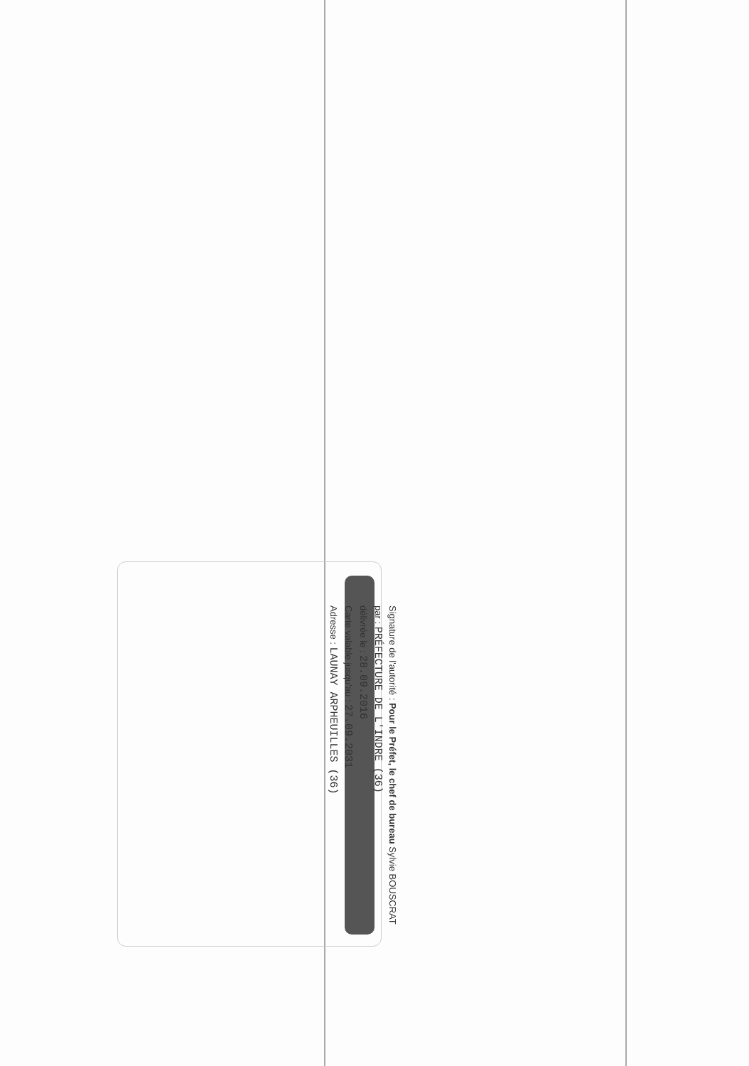Signature de l'autorité : Pour le Préfet, le chef de bureau Sylvie BOUSCRAT
par : PRÉFECTURE DE L'INDRE (36)
délivrée le : 28.09.2016
Carte valable jusqu'au : 27.09.2031
Adresse : LAUNAY ARPHEUILLES (36)